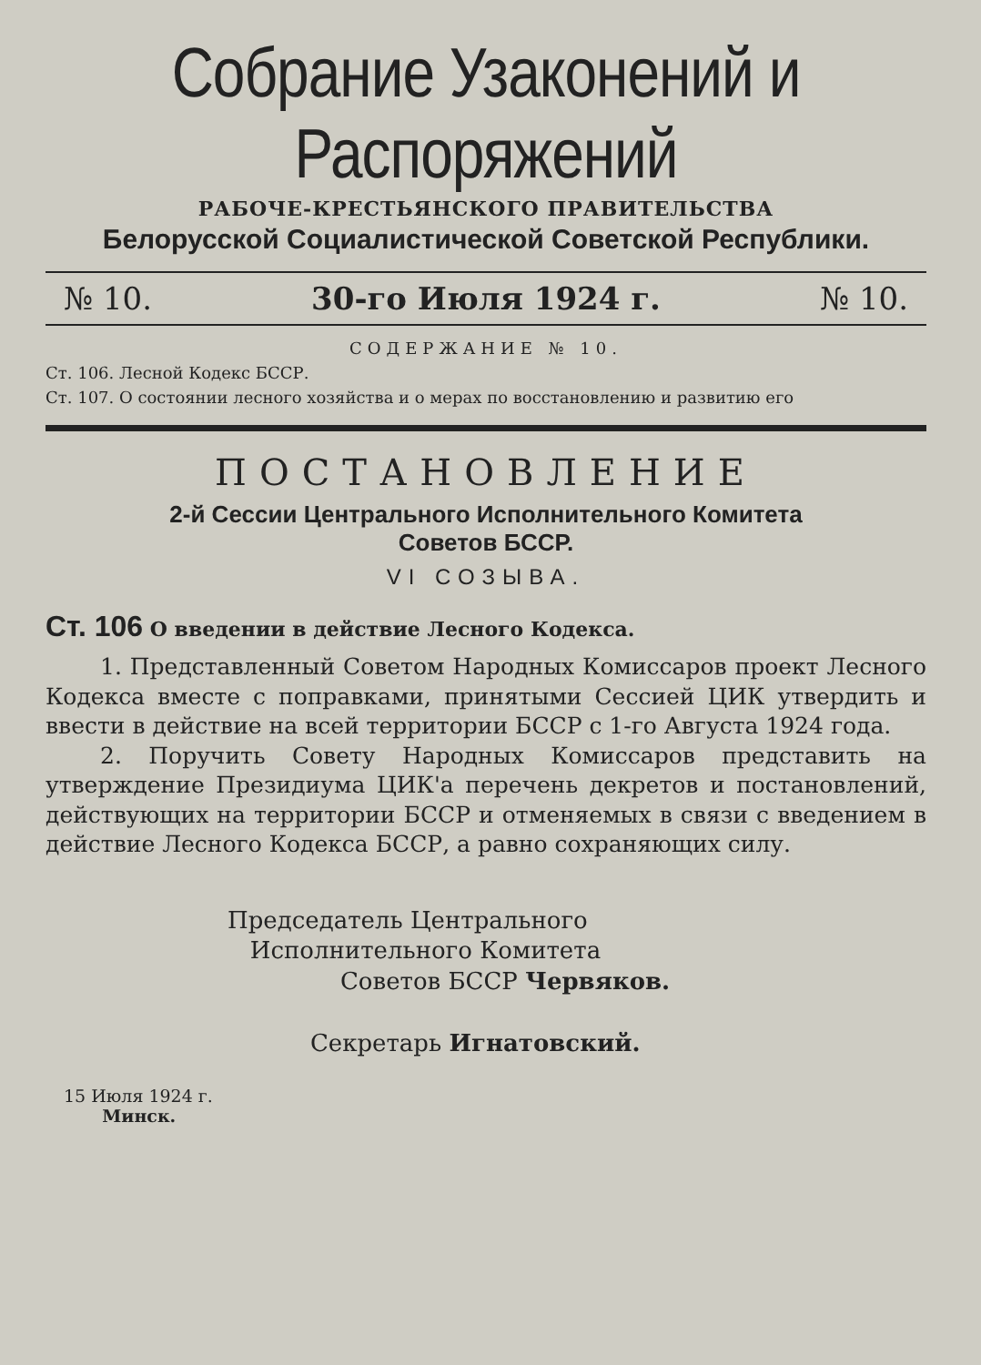Собрание Узаконений и Распоряжений
РАБОЧЕ-КРЕСТЬЯНСКОГО ПРАВИТЕЛЬСТВА
Белорусской Социалистической Советской Республики.
№ 10. 30-го Июля 1924 г. № 10.
СОДЕРЖАНИЕ № 10.
Ст. 106. Лесной Кодекс БССР.
Ст. 107. О состоянии лесного хозяйства и о мерах по восстановлению и развитию его
ПОСТАНОВЛЕНИЕ
2-й Сессии Центрального Исполнительного Комитета
Советов БССР.
VI СОЗЫВА.
Ст. 106 О введении в действие Лесного Кодекса.
1. Представленный Советом Народных Комиссаров проект Лесного Кодекса вместе с поправками, принятыми Сессией ЦИК утвердить и ввести в действие на всей территории БССР с 1-го Августа 1924 года.
2. Поручить Совету Народных Комиссаров представить на утверждение Президиума ЦИК'а перечень декретов и постановлений, действующих на территории БССР и отменяемых в связи с введением в действие Лесного Кодекса БССР, а равно сохраняющих силу.
Председатель Центрального
Исполнительного Комитета
Советов БССР Червяков.
Секретарь Игнатовский.
15 Июля 1924 г.
Минск.